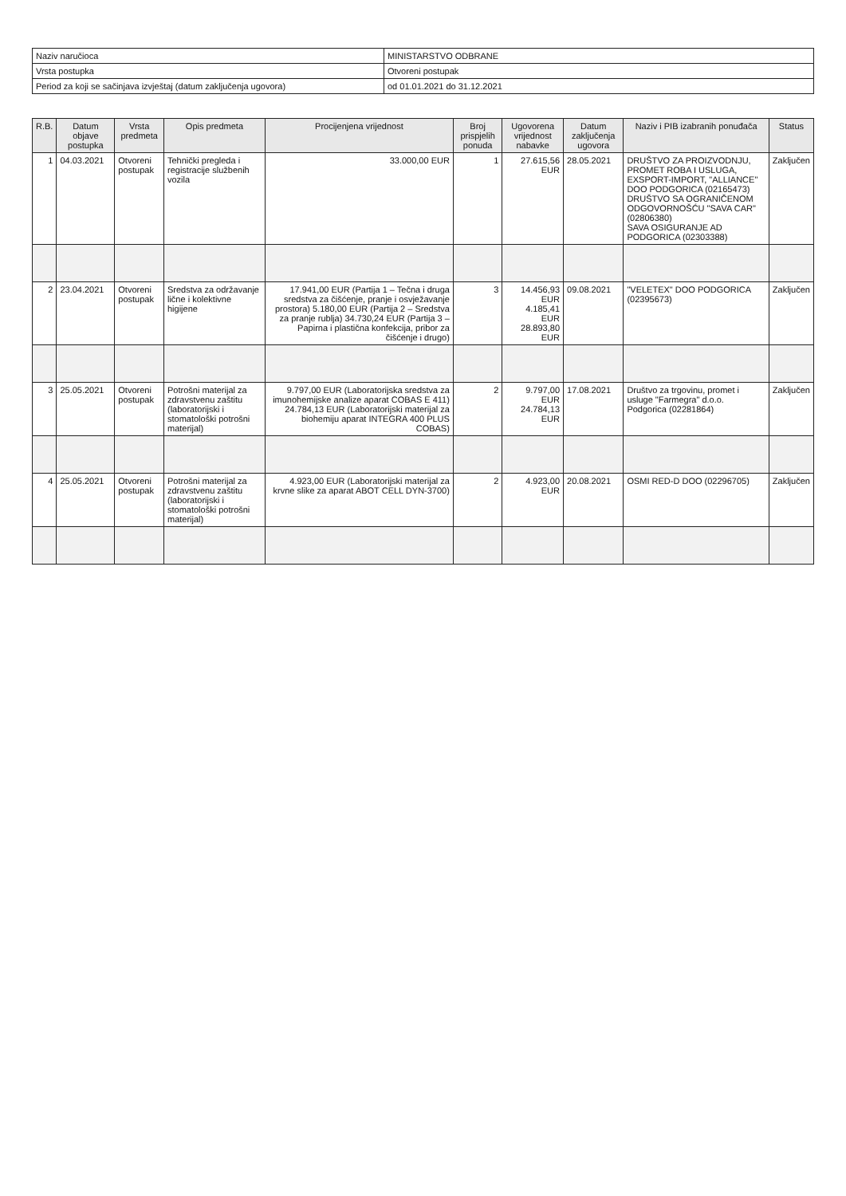| Naziv naručioca | MINISTARSTVO ODBRANE |
| Vrsta postupka | Otvoreni postupak |
| Period za koji se sačinjava izvještaj (datum zaključenja ugovora) | od 01.01.2021 do 31.12.2021 |
| R.B. | Datum objave postupka | Vrsta predmeta | Opis predmeta | Procijenjena vrijednost | Broj prispjelih ponuda | Ugovorena vrijednost nabavke | Datum zaključenja ugovora | Naziv i PIB izabranih ponuđača | Status |
| --- | --- | --- | --- | --- | --- | --- | --- | --- | --- |
| 1 | 04.03.2021 | Otvoreni postupak | Tehnički pregleda i registracije službenih vozila | 33.000,00 EUR | 1 | 27.615,56 EUR | 28.05.2021 | DRUŠTVO ZA PROIZVODNJU, PROMET ROBA I USLUGA, EXSPORT-IMPORT, "ALLIANCE" DOO PODGORICA (02165473) DRUŠTVO SA OGRANIČENOM ODGOVORNOŠĆU "SAVA CAR" (02806380) SAVA OSIGURANJE AD PODGORICA (02303388) | Zaključen |
| 2 | 23.04.2021 | Otvoreni postupak | Sredstva za održavanje lične i kolektivne higijene | 17.941,00 EUR (Partija 1 – Tečna i druga sredstva za čišćenje, pranje i osvježavanje prostora) 5.180,00 EUR (Partija 2 – Sredstva za pranje rublja) 34.730,24 EUR (Partija 3 – Papirna i plastična konfekcija, pribor za čišćenje i drugo) | 3 | 14.456,93 EUR 4.185,41 EUR 28.893,80 EUR | 09.08.2021 | "VELETEX" DOO PODGORICA (02395673) | Zaključen |
| 3 | 25.05.2021 | Otvoreni postupak | Potrošni materijal za zdravstvenu zaštitu (laboratorijski i stomatološki potrošni materijal) | 9.797,00 EUR (Laboratorijska sredstva za imunohemijske analize aparat COBAS E 411) 24.784,13 EUR (Laboratorijski materijal za biohemiju aparat INTEGRA 400 PLUS COBAS) | 2 | 9.797,00 EUR 24.784,13 EUR | 17.08.2021 | Društvo za trgovinu, promet i usluge "Farmegra" d.o.o. Podgorica (02281864) | Zaključen |
| 4 | 25.05.2021 | Otvoreni postupak | Potrošni materijal za zdravstvenu zaštitu (laboratorijski i stomatološki potrošni materijal) | 4.923,00 EUR (Laboratorijski materijal za krvne slike za aparat ABOT CELL DYN-3700) | 2 | 4.923,00 EUR | 20.08.2021 | OSMI RED-D DOO (02296705) | Zaključen |